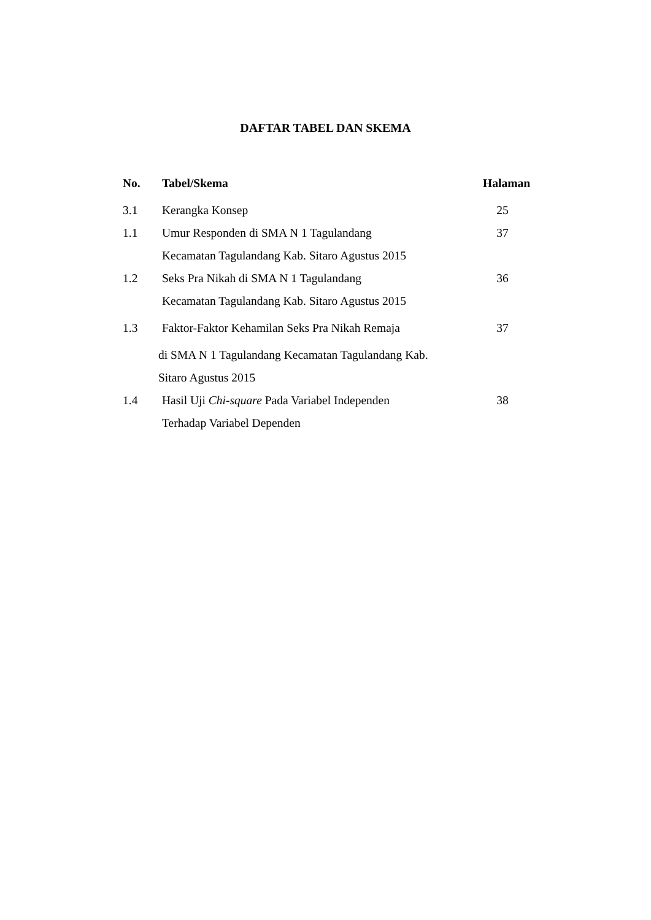DAFTAR TABEL DAN SKEMA
| No. | Tabel/Skema | Halaman |
| --- | --- | --- |
| 3.1 | Kerangka Konsep | 25 |
| 1.1 | Umur Responden di SMA N 1 Tagulandang Kecamatan Tagulandang Kab. Sitaro Agustus 2015 | 37 |
| 1.2 | Seks Pra Nikah di SMA N 1 Tagulandang Kecamatan Tagulandang Kab. Sitaro Agustus 2015 | 36 |
| 1.3 | Faktor-Faktor Kehamilan Seks Pra Nikah Remaja di SMA N 1 Tagulandang Kecamatan Tagulandang Kab. Sitaro Agustus 2015 | 37 |
| 1.4 | Hasil Uji Chi-square Pada Variabel Independen Terhadap Variabel Dependen | 38 |